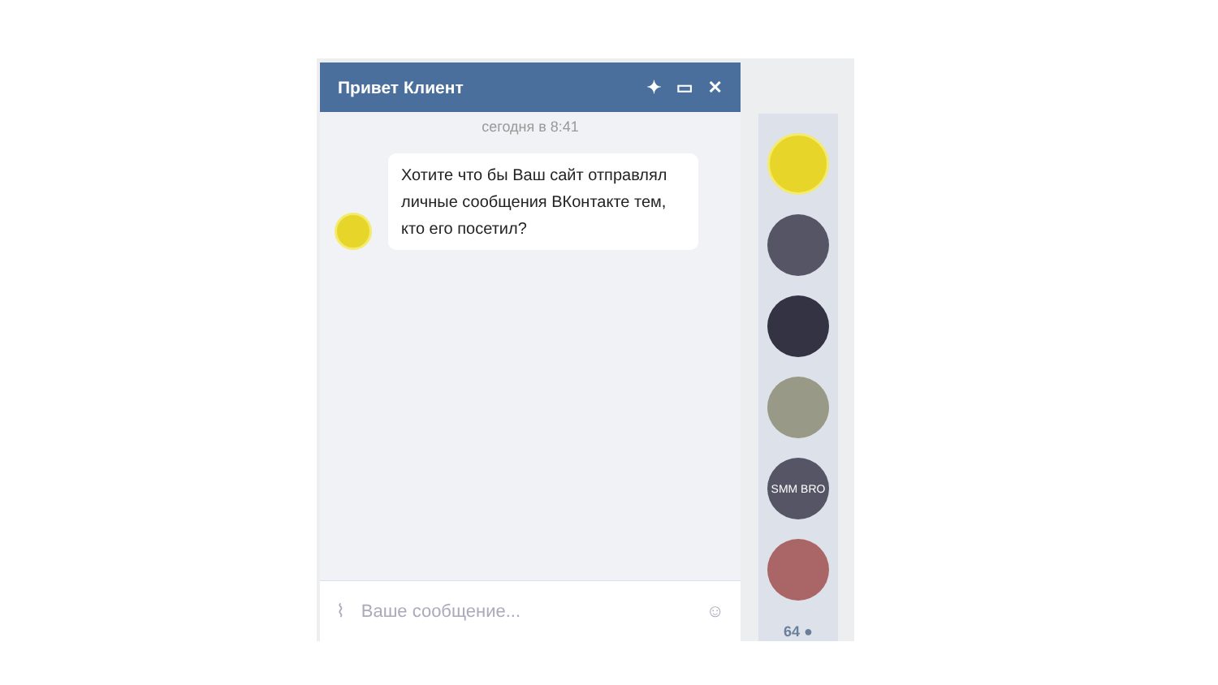Привет Клиент ✦ ▭ ✕
сегодня в 8:41
Хотите что бы Ваш сайт отправлял личные сообщения ВКонтакте тем, кто его посетил?
⌇ Ваше сообщение... ☺
SMM BRO
64 ●